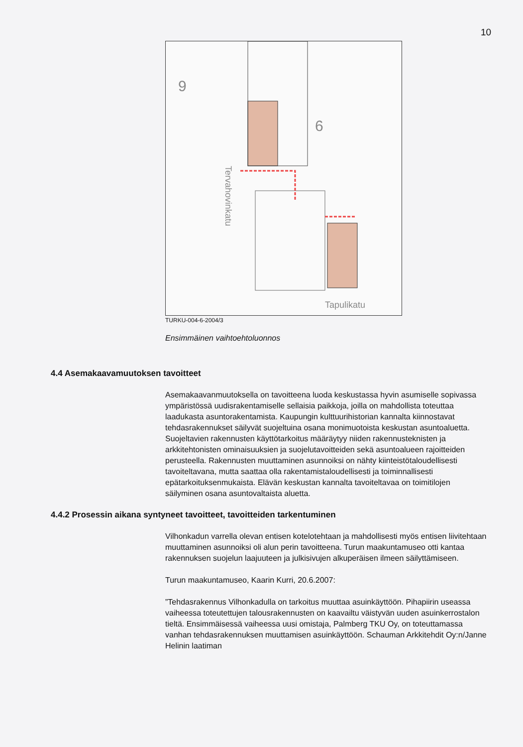10
9
6
Tapulikatu
Tervahovinkatu
TURKU-004-6-2004/3
Ensimmäinen vaihtoehtoluonnos
4.4 Asemakaavamuutoksen tavoitteet
Asemakaavanmuutoksella on tavoitteena luoda keskustassa hyvin asumiselle sopivassa ympäristössä uudisrakentamiselle sellaisia paikkoja, joilla on mahdollista toteuttaa laadukasta asuntorakentamista. Kaupungin kulttuurihistorian kannalta kiinnostavat tehdasrakennukset säilyvät suojeltuina osana monimuotoista keskustan asuntoaluetta. Suojeltavien rakennusten käyttötarkoitus määräytyy niiden rakennusteknisten ja arkkitehtonisten ominaisuuksien ja suojelutavoitteiden sekä asuntoalueen rajoitteiden perusteella. Rakennusten muuttaminen asunnoiksi on nähty kiinteistötaloudellisesti tavoiteltavana, mutta saattaa olla rakentamistaloudellisesti ja toiminnallisesti epätarkoituksenmukaista. Elävän keskustan kannalta tavoiteltavaa on toimitilojen säilyminen osana asuntovaltaista aluetta.
4.4.2 Prosessin aikana syntyneet tavoitteet, tavoitteiden tarkentuminen
Vilhonkadun varrella olevan entisen kotelotehtaan ja mahdollisesti myös entisen liivitehtaan muuttaminen asunnoiksi oli alun perin tavoitteena. Turun maakuntamuseo otti kantaa rakennuksen suojelun laajuuteen ja julkisivujen alkuperäisen ilmeen säilyttämiseen.
Turun maakuntamuseo, Kaarin Kurri, 20.6.2007:
”Tehdasrakennus Vilhonkadulla on tarkoitus muuttaa asuinkäyttöön. Pihapiirin useassa vaiheessa toteutettujen talousrakennusten on kaavailtu väistyvän uuden asuinkerrostalon tieltä. Ensimmäisessä vaiheessa uusi omistaja, Palmberg TKU Oy, on toteuttamassa vanhan tehdasrakennuksen muuttamisen asuinkäyttöön. Schauman Arkkitehdit Oy:n/Janne Helinin laatiman